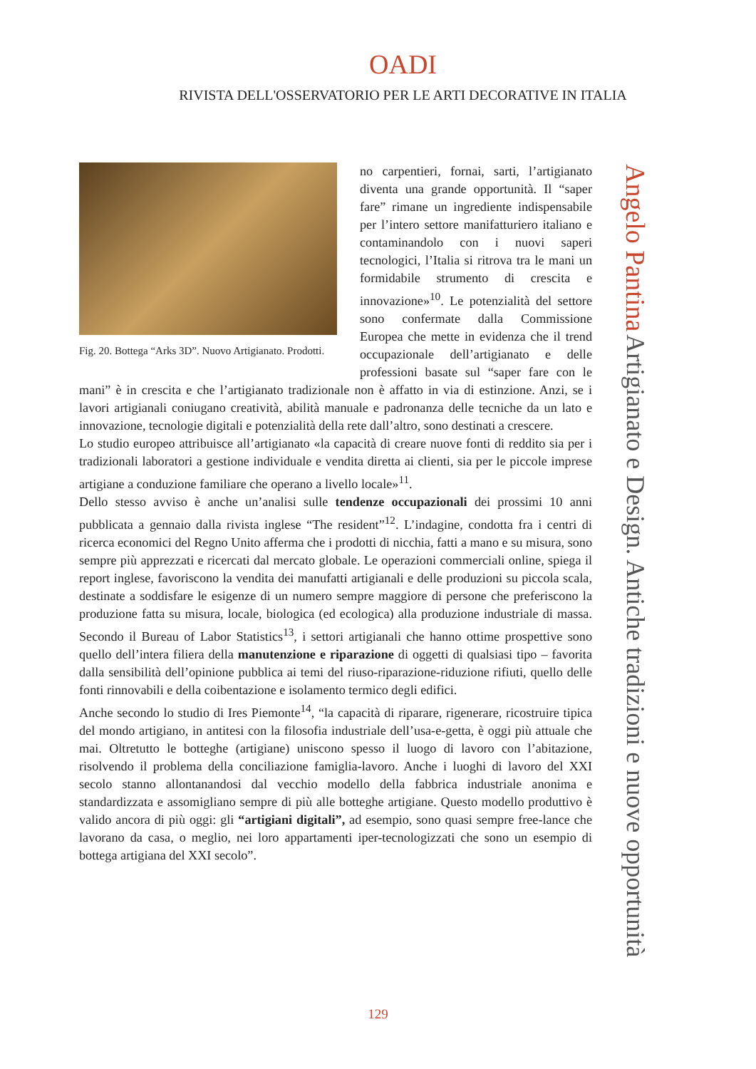OADI
RIVISTA DELL'OSSERVATORIO PER LE ARTI DECORATIVE IN ITALIA
Fig. 20. Bottega “Arks 3D”. Nuovo Artigianato. Prodotti.
no carpentieri, fornai, sarti, l’artigianato diventa una grande opportunità. Il “saper fare” rimane un ingrediente indispensabile per l’intero settore manifatturiero italiano e contaminandolo con i nuovi saperi tecnologici, l’Italia si ritrova tra le mani un formidabile strumento di crescita e innovazione»<sup>10</sup>. Le potenzialità del settore sono confermate dalla Commissione Europea che mette in evidenza che il trend occupazionale dell’artigianato e delle professioni basate sul “saper fare con le mani” è in crescita e che l’artigianato tradizionale non è affatto in via di estinzione. Anzi, se i lavori artigianali coniugano creatività, abilità manuale e padronanza delle tecniche da un lato e innovazione, tecnologie digitali e potenzialità della rete dall’altro, sono destinati a crescere.
Lo studio europeo attribuisce all’artigianato «la capacità di creare nuove fonti di reddito sia per i tradizionali laboratori a gestione individuale e vendita diretta ai clienti, sia per le piccole imprese artigiane a conduzione familiare che operano a livello locale»<sup>11</sup>.
Dello stesso avviso è anche un’analisi sulle tendenze occupazionali dei prossimi 10 anni pubblicata a gennaio dalla rivista inglese “The resident”<sup>12</sup>. L’indagine, condotta fra i centri di ricerca economici del Regno Unito afferma che i prodotti di nicchia, fatti a mano e su misura, sono sempre più apprezzati e ricercati dal mercato globale. Le operazioni commerciali online, spiega il report inglese, favoriscono la vendita dei manufatti artigianali e delle produzioni su piccola scala, destinate a soddisfare le esigenze di un numero sempre maggiore di persone che preferiscono la produzione fatta su misura, locale, biologica (ed ecologica) alla produzione industriale di massa. Secondo il Bureau of Labor Statistics<sup>13</sup>, i settori artigianali che hanno ottime prospettive sono quello dell’intera filiera della manutenzione e riparazione di oggetti di qualsiasi tipo – favorita dalla sensibilità dell’opinione pubblica ai temi del riuso-riparazione-riduzione rifiuti, quello delle fonti rinnovabili e della coibentazione e isolamento termico degli edifici.
Anche secondo lo studio di Ires Piemonte<sup>14</sup>, “la capacità di riparare, rigenerare, ricostruire tipica del mondo artigiano, in antitesi con la filosofia industriale dell’usa-e-getta, è oggi più attuale che mai. Oltretutto le botteghe (artigiane) uniscono spesso il luogo di lavoro con l’abitazione, risolvendo il problema della conciliazione famiglia-lavoro. Anche i luoghi di lavoro del XXI secolo stanno allontanandosi dal vecchio modello della fabbrica industriale anonima e standardizzata e assomigliano sempre di più alle botteghe artigiane. Questo modello produttivo è valido ancora di più oggi: gli “artigiani digitali”, ad esempio, sono quasi sempre free-lance che lavorano da casa, o meglio, nei loro appartamenti iper-tecnologizzati che sono un esempio di bottega artigiana del XXI secolo”.
Angelo Pantina Artigianato e Design. Antiche tradizioni e nuove opportunità
129